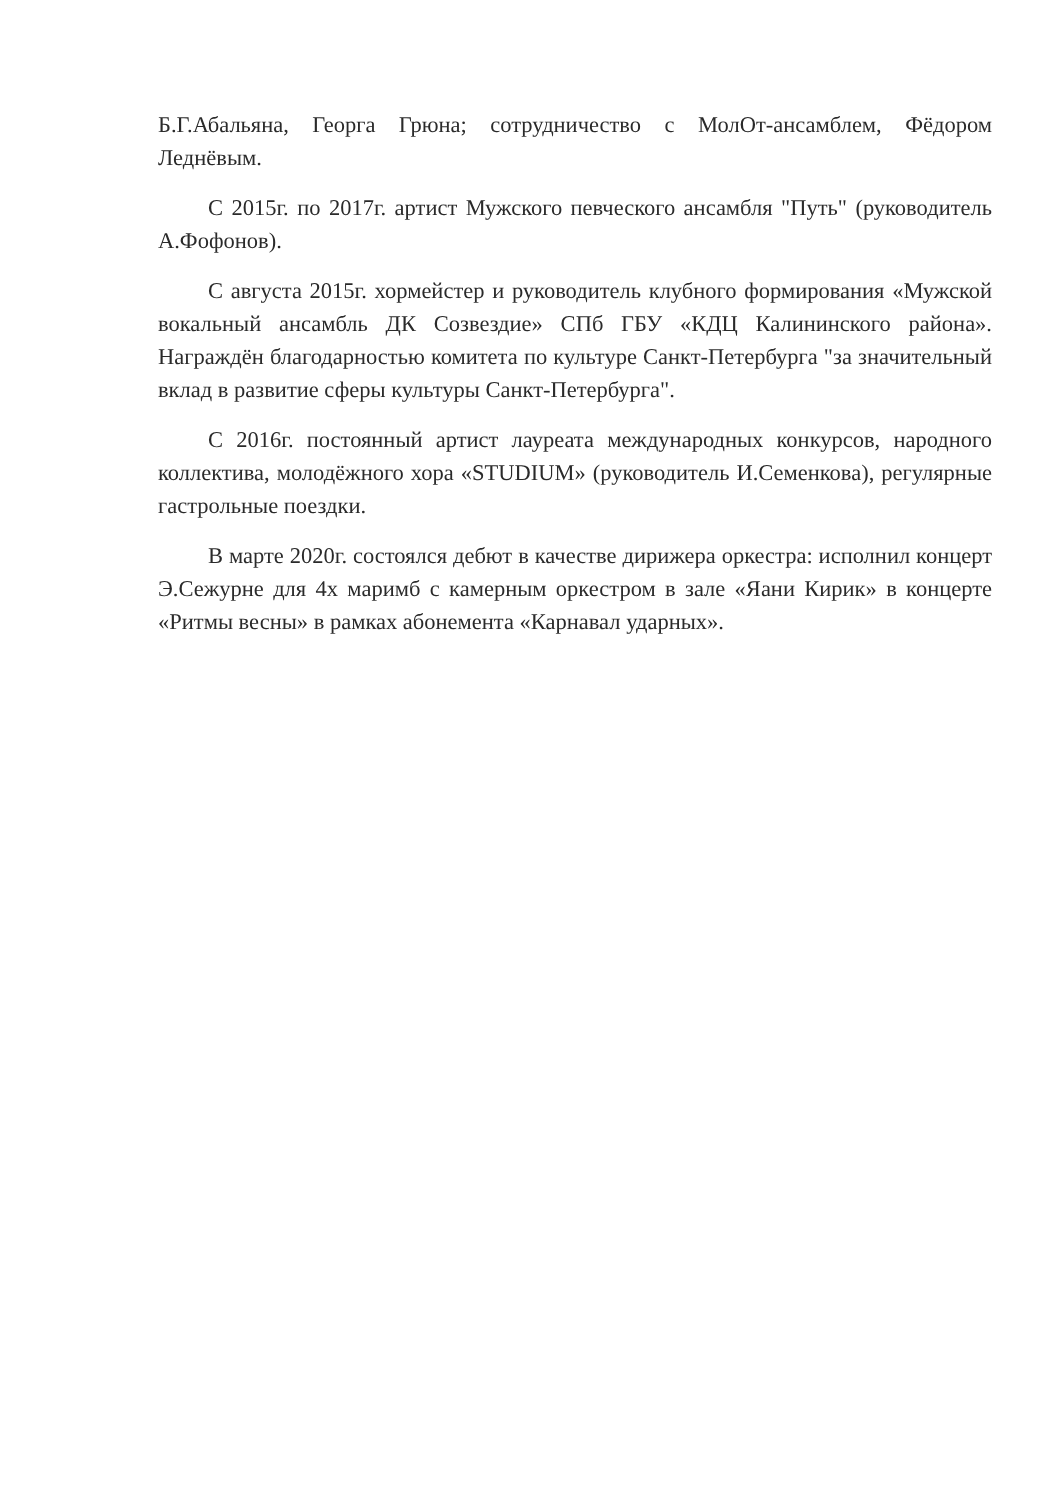Б.Г.Абальяна, Георга Грюна; сотрудничество с МолОт-ансамблем, Фёдором Леднёвым.
С 2015г. по 2017г. артист Мужского певческого ансамбля "Путь" (руководитель А.Фофонов).
С августа 2015г. хормейстер и руководитель клубного формирования «Мужской вокальный ансамбль ДК Созвездие» СПб ГБУ «КДЦ Калининского района». Награждён благодарностью комитета по культуре Санкт-Петербурга "за значительный вклад в развитие сферы культуры Санкт-Петербурга".
С 2016г. постоянный артист лауреата международных конкурсов, народного коллектива, молодёжного хора «STUDIUM» (руководитель И.Семенкова), регулярные гастрольные поездки.
В марте 2020г. состоялся дебют в качестве дирижера оркестра: исполнил концерт Э.Сежурне для 4х маримб с камерным оркестром в зале «Яани Кирик» в концерте «Ритмы весны» в рамках абонемента «Карнавал ударных».